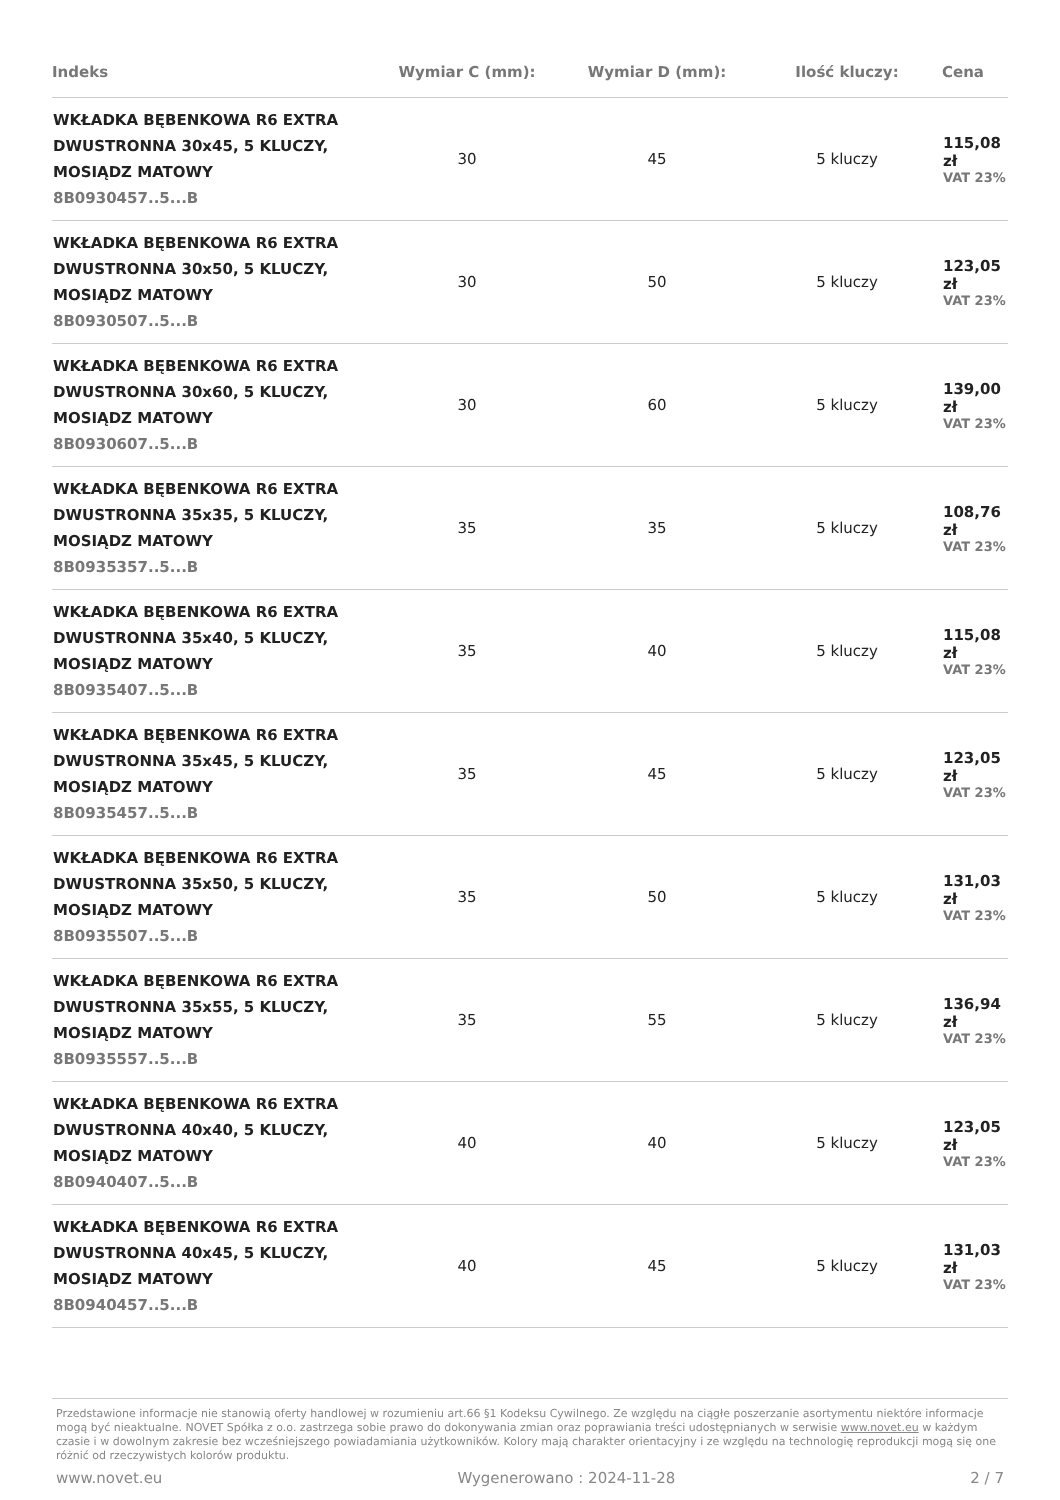| Indeks | Wymiar C (mm): | Wymiar D (mm): | Ilość kluczy: | Cena |
| --- | --- | --- | --- | --- |
| WKŁADKA BĘBENKOWA R6 EXTRA DWUSTRONNA 30x45, 5 KLUCZY, MOSIĄDZ MATOWY 8B0930457..5...B | 30 | 45 | 5 kluczy | 115,08 zł VAT 23% |
| WKŁADKA BĘBENKOWA R6 EXTRA DWUSTRONNA 30x50, 5 KLUCZY, MOSIĄDZ MATOWY 8B0930507..5...B | 30 | 50 | 5 kluczy | 123,05 zł VAT 23% |
| WKŁADKA BĘBENKOWA R6 EXTRA DWUSTRONNA 30x60, 5 KLUCZY, MOSIĄDZ MATOWY 8B0930607..5...B | 30 | 60 | 5 kluczy | 139,00 zł VAT 23% |
| WKŁADKA BĘBENKOWA R6 EXTRA DWUSTRONNA 35x35, 5 KLUCZY, MOSIĄDZ MATOWY 8B0935357..5...B | 35 | 35 | 5 kluczy | 108,76 zł VAT 23% |
| WKŁADKA BĘBENKOWA R6 EXTRA DWUSTRONNA 35x40, 5 KLUCZY, MOSIĄDZ MATOWY 8B0935407..5...B | 35 | 40 | 5 kluczy | 115,08 zł VAT 23% |
| WKŁADKA BĘBENKOWA R6 EXTRA DWUSTRONNA 35x45, 5 KLUCZY, MOSIĄDZ MATOWY 8B0935457..5...B | 35 | 45 | 5 kluczy | 123,05 zł VAT 23% |
| WKŁADKA BĘBENKOWA R6 EXTRA DWUSTRONNA 35x50, 5 KLUCZY, MOSIĄDZ MATOWY 8B0935507..5...B | 35 | 50 | 5 kluczy | 131,03 zł VAT 23% |
| WKŁADKA BĘBENKOWA R6 EXTRA DWUSTRONNA 35x55, 5 KLUCZY, MOSIĄDZ MATOWY 8B0935557..5...B | 35 | 55 | 5 kluczy | 136,94 zł VAT 23% |
| WKŁADKA BĘBENKOWA R6 EXTRA DWUSTRONNA 40x40, 5 KLUCZY, MOSIĄDZ MATOWY 8B0940407..5...B | 40 | 40 | 5 kluczy | 123,05 zł VAT 23% |
| WKŁADKA BĘBENKOWA R6 EXTRA DWUSTRONNA 40x45, 5 KLUCZY, MOSIĄDZ MATOWY 8B0940457..5...B | 40 | 45 | 5 kluczy | 131,03 zł VAT 23% |
Przedstawione informacje nie stanowią oferty handlowej w rozumieniu art.66 §1 Kodeksu Cywilnego. Ze względu na ciągłe poszerzanie asortymentu niektóre informacje mogą być nieaktualne. NOVET Spółka z o.o. zastrzega sobie prawo do dokonywania zmian oraz poprawiania treści udostępnianych w serwisie www.novet.eu w każdym czasie i w dowolnym zakresie bez wcześniejszego powiadamiania użytkowników. Kolory mają charakter orientacyjny i ze względu na technologię reprodukcji mogą się one różnić od rzeczywistych kolorów produktu.
www.novet.eu Wygenerowano : 2024-11-28 2 / 7